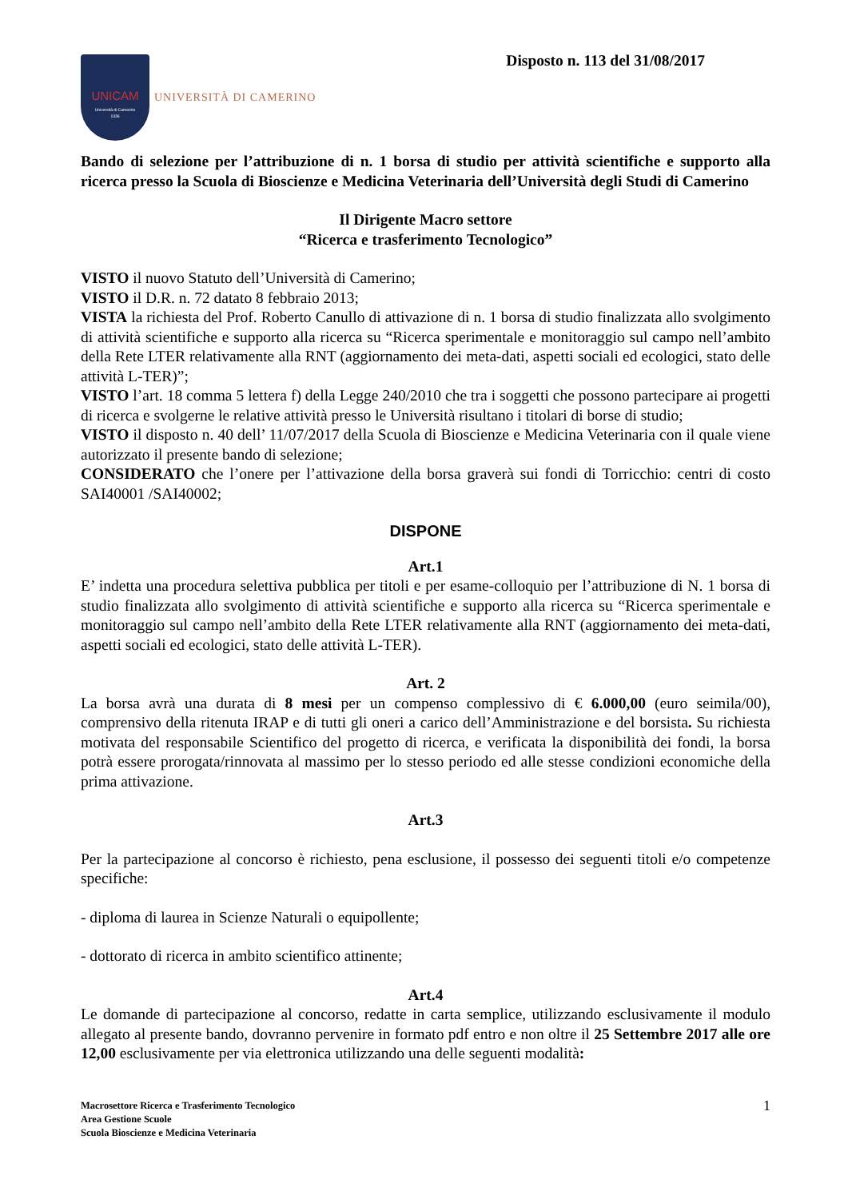UNICAM
Università di Camerino
1336
UNIVERSITÀ DI CAMERINO
Disposto n. 113 del 31/08/2017
Bando di selezione per l’attribuzione di n. 1 borsa di studio per attività scientifiche e supporto alla ricerca presso la Scuola di Bioscienze e Medicina Veterinaria dell’Università degli Studi di Camerino
Il Dirigente Macro settore
“Ricerca e trasferimento Tecnologico”
VISTO il nuovo Statuto dell’Università di Camerino;
VISTO il D.R. n. 72 datato 8 febbraio 2013;
VISTA la richiesta del Prof. Roberto Canullo di attivazione di n. 1 borsa di studio finalizzata allo svolgimento di attività scientifiche e supporto alla ricerca su “Ricerca sperimentale e monitoraggio sul campo nell’ambito della Rete LTER relativamente alla RNT (aggiornamento dei meta-dati, aspetti sociali ed ecologici, stato delle attività L-TER)”;
VISTO l’art. 18 comma 5 lettera f) della Legge 240/2010 che tra i soggetti che possono partecipare ai progetti di ricerca e svolgerne le relative attività presso le Università risultano i titolari di borse di studio;
VISTO il disposto n. 40 dell’ 11/07/2017 della Scuola di Bioscienze e Medicina Veterinaria con il quale viene autorizzato il presente bando di selezione;
CONSIDERATO che l’onere per l’attivazione della borsa graverà sui fondi di Torricchio: centri di costo SAI40001 /SAI40002;
DISPONE
Art.1
E’ indetta una procedura selettiva pubblica per titoli e per esame-colloquio per l’attribuzione di N. 1 borsa di studio finalizzata allo svolgimento di attività scientifiche e supporto alla ricerca su “Ricerca sperimentale e monitoraggio sul campo nell’ambito della Rete LTER relativamente alla RNT (aggiornamento dei meta-dati, aspetti sociali ed ecologici, stato delle attività L-TER).
Art. 2
La borsa avrà una durata di 8 mesi per un compenso complessivo di € 6.000,00 (euro seimila/00), comprensivo della ritenuta IRAP e di tutti gli oneri a carico dell’Amministrazione e del borsista. Su richiesta motivata del responsabile Scientifico del progetto di ricerca, e verificata la disponibilità dei fondi, la borsa potrà essere prorogata/rinnovata al massimo per lo stesso periodo ed alle stesse condizioni economiche della prima attivazione.
Art.3
Per la partecipazione al concorso è richiesto, pena esclusione, il possesso dei seguenti titoli e/o competenze specifiche:
- diploma di laurea in Scienze Naturali o equipollente;
- dottorato di ricerca in ambito scientifico attinente;
Art.4
Le domande di partecipazione al concorso, redatte in carta semplice, utilizzando esclusivamente il modulo allegato al presente bando, dovranno pervenire in formato pdf entro e non oltre il 25 Settembre 2017 alle ore 12,00 esclusivamente per via elettronica utilizzando una delle seguenti modalità:
Macrosettore Ricerca e Trasferimento Tecnologico
Area Gestione Scuole
Scuola Bioscienze e Medicina Veterinaria
1